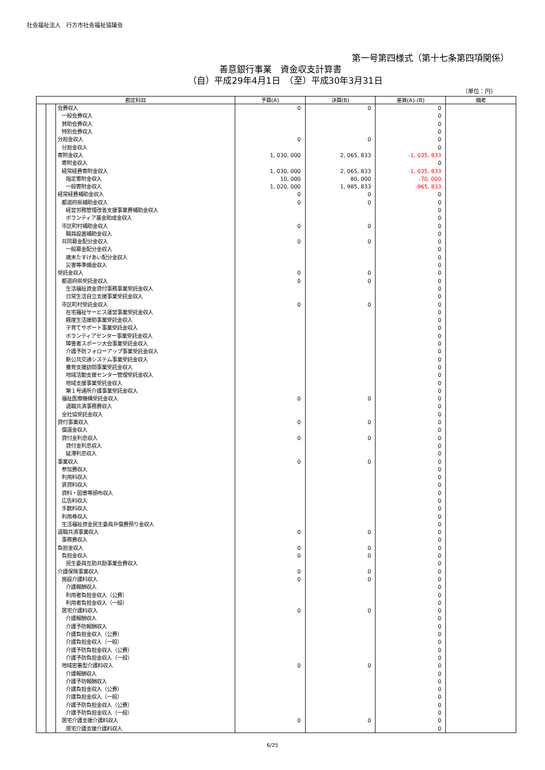社会福祉法人　行方市社会福祉協議会
第一号第四様式（第十七条第四項関係）
善意銀行事業　資金収支計算書
（自）平成29年4月1日　（至）平成30年3月31日
（単位：円）
| 勘定科目 | | | 予算(A) | 決算(B) | 差異(A)-(B) | 備考 |
| --- | --- | --- | --- | --- | --- | --- |
| | | 会費収入 | 0 | 0 | 0 | |
| | | 一般会費収入 | | | 0 | |
| | | 賛助会費収入 | | | 0 | |
| | | 特別会費収入 | | | 0 | |
| | | 分担金収入 | 0 | 0 | 0 | |
| | | 分担金収入 | | | 0 | |
| | | 寄附金収入 | 1, 030, 000 | 2, 065, 833 | -1, 035, 833 | |
| | | 寄附金収入 | | | 0 | |
| | | 経常経費寄附金収入 | 1, 030, 000 | 2, 065, 833 | -1, 035, 833 | |
| | | 指定寄附金収入 | 10, 000 | 80, 000 | -70, 000 | |
| | | 一般寄附金収入 | 1, 020, 000 | 1, 985, 833 | -965, 833 | |
| | | 経常経費補助金収入 | 0 | 0 | 0 | |
| | | 都道府県補助金収入 | 0 | 0 | 0 | |
| | | 経営労務管理改善支援事業費補助金収入 | | | 0 | |
| | | ボランティア基金助成金収入 | | | 0 | |
| | | 市区町村補助金収入 | 0 | 0 | 0 | |
| | | 職員設置補助金収入 | | | 0 | |
| | | 共同募金配分金収入 | 0 | 0 | 0 | |
| | | 一般募金配分金収入 | | | 0 | |
| | | 歳末たすけあい配分金収入 | | | 0 | |
| | | 災害等準備金収入 | | | 0 | |
| | | 受託金収入 | 0 | 0 | 0 | |
| | | 都道府県受託金収入 | 0 | 0 | 0 | |
| | | 生活福祉資金貸付事務事業受託金収入 | | | 0 | |
| | | 日常生活自立支援事業受託金収入 | | | 0 | |
| | | 市区町村受託金収入 | 0 | 0 | 0 | |
| | | 在宅福祉サービス運営事業受託金収入 | | | 0 | |
| | | 軽度生活援助事業受託金収入 | | | 0 | |
| | | 子育てサポート事業受託金収入 | | | 0 | |
| | | ボランティアセンター事業受託金収入 | | | 0 | |
| | | 障害者スポーツ大会事業受託金収入 | | | 0 | |
| | | 介護予防フォローアップ事業受託金収入 | | | 0 | |
| | | 新公共交通システム事業受託金収入 | | | 0 | |
| | | 養育支援訪問事業受託金収入 | | | 0 | |
| | | 地域活動支援センター管理受託金収入 | | | 0 | |
| | | 地域支援事業受託金収入 | | | 0 | |
| | | 第１号通所介護事業受託金収入 | | | 0 | |
| | | 福祉医療機構受託金収入 | 0 | 0 | 0 | |
| | | 退職共済事務費収入 | | | 0 | |
| | | 全社協受託金収入 | | | 0 | |
| | | 貸付事業収入 | 0 | 0 | 0 | |
| | | 償還金収入 | | | 0 | |
| | | 貸付金利息収入 | 0 | 0 | 0 | |
| | | 貸付金利息収入 | | | 0 | |
| | | 延滞利息収入 | | | 0 | |
| | | 事業収入 | 0 | 0 | 0 | |
| | | 参加費収入 | | | 0 | |
| | | 利用料収入 | | | 0 | |
| | | 賃貸料収入 | | | 0 | |
| | | 資料・図書等頒布収入 | | | 0 | |
| | | 広告料収入 | | | 0 | |
| | | 手数料収入 | | | 0 | |
| | | 利用券収入 | | | 0 | |
| | | 生活福祉資金民生委員弁償費預り金収入 | | | 0 | |
| | | 退職共済事業収入 | 0 | 0 | 0 | |
| | | 事務費収入 | | | 0 | |
| | | 負担金収入 | 0 | 0 | 0 | |
| | | 負担金収入 | 0 | 0 | 0 | |
| | | 民生委員互助共励事業会費収入 | | | 0 | |
| | | 介護保険事業収入 | 0 | 0 | 0 | |
| | | 施設介護料収入 | 0 | 0 | 0 | |
| | | 介護報酬収入 | | | 0 | |
| | | 利用者負担金収入（公費） | | | 0 | |
| | | 利用者負担金収入（一般） | | | 0 | |
| | | 居宅介護料収入 | 0 | 0 | 0 | |
| | | 介護報酬収入 | | | 0 | |
| | | 介護予防報酬収入 | | | 0 | |
| | | 介護負担金収入（公費） | | | 0 | |
| | | 介護負担金収入（一般） | | | 0 | |
| | | 介護予防負担金収入（公費） | | | 0 | |
| | | 介護予防負担金収入（一般） | | | 0 | |
| | | 地域密着型介護料収入 | 0 | 0 | 0 | |
| | | 介護報酬収入 | | | 0 | |
| | | 介護予防報酬収入 | | | 0 | |
| | | 介護負担金収入（公費） | | | 0 | |
| | | 介護負担金収入（一般） | | | 0 | |
| | | 介護予防負担金収入（公費） | | | 0 | |
| | | 介護予防負担金収入（一般） | | | 0 | |
| | | 居宅介護支援介護料収入 | 0 | 0 | 0 | |
| | | 居宅介護支援介護料収入 | | | 0 | |
6/25